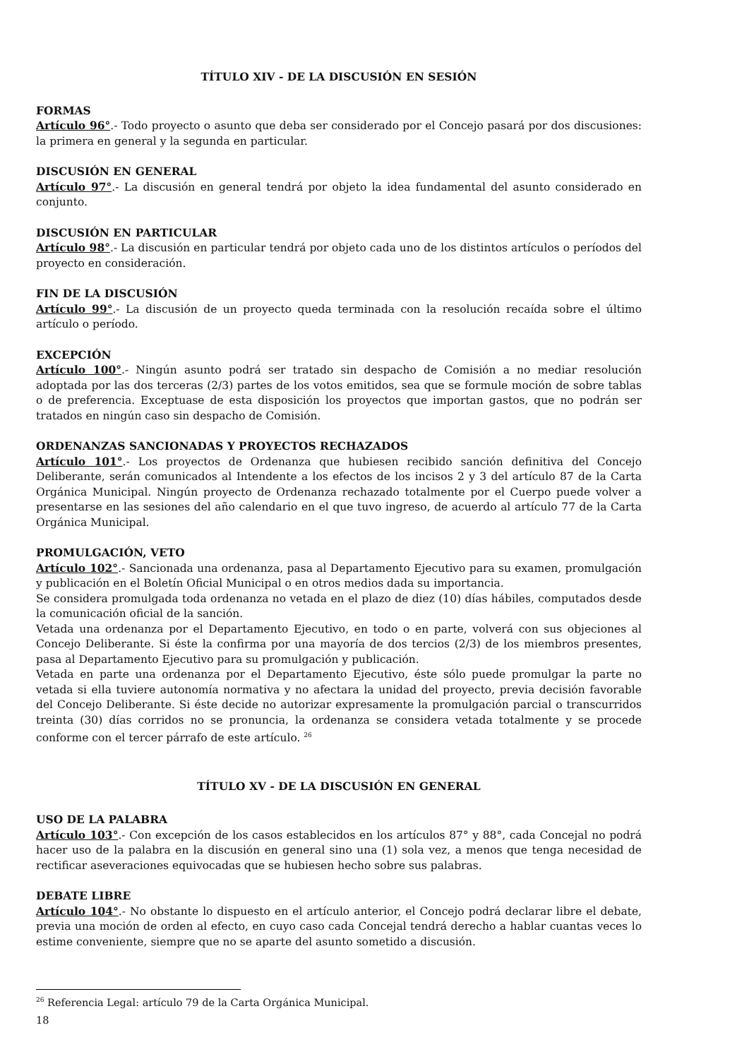TÍTULO XIV - DE LA DISCUSIÓN EN SESIÓN
FORMAS
Artículo 96°.- Todo proyecto o asunto que deba ser considerado por el Concejo pasará por dos discusiones: la primera en general y la segunda en particular.
DISCUSIÓN EN GENERAL
Artículo 97°.- La discusión en general tendrá por objeto la idea fundamental del asunto considerado en conjunto.
DISCUSIÓN EN PARTICULAR
Artículo 98°.- La discusión en particular tendrá por objeto cada uno de los distintos artículos o períodos del proyecto en consideración.
FIN DE LA DISCUSIÓN
Artículo 99°.- La discusión de un proyecto queda terminada con la resolución recaída sobre el último artículo o período.
EXCEPCIÓN
Artículo 100°.- Ningún asunto podrá ser tratado sin despacho de Comisión a no mediar resolución adoptada por las dos terceras (2/3) partes de los votos emitidos, sea que se formule moción de sobre tablas o de preferencia. Exceptuase de esta disposición los proyectos que importan gastos, que no podrán ser tratados en ningún caso sin despacho de Comisión.
ORDENANZAS SANCIONADAS Y PROYECTOS RECHAZADOS
Artículo 101°.- Los proyectos de Ordenanza que hubiesen recibido sanción definitiva del Concejo Deliberante, serán comunicados al Intendente a los efectos de los incisos 2 y 3 del artículo 87 de la Carta Orgánica Municipal. Ningún proyecto de Ordenanza rechazado totalmente por el Cuerpo puede volver a presentarse en las sesiones del año calendario en el que tuvo ingreso, de acuerdo al artículo 77 de la Carta Orgánica Municipal.
PROMULGACIÓN, VETO
Artículo 102°.- Sancionada una ordenanza, pasa al Departamento Ejecutivo para su examen, promulgación y publicación en el Boletín Oficial Municipal o en otros medios dada su importancia.
Se considera promulgada toda ordenanza no vetada en el plazo de diez (10) días hábiles, computados desde la comunicación oficial de la sanción.
Vetada una ordenanza por el Departamento Ejecutivo, en todo o en parte, volverá con sus objeciones al Concejo Deliberante. Si éste la confirma por una mayoría de dos tercios (2/3) de los miembros presentes, pasa al Departamento Ejecutivo para su promulgación y publicación.
Vetada en parte una ordenanza por el Departamento Ejecutivo, éste sólo puede promulgar la parte no vetada si ella tuviere autonomía normativa y no afectara la unidad del proyecto, previa decisión favorable del Concejo Deliberante. Si éste decide no autorizar expresamente la promulgación parcial o transcurridos treinta (30) días corridos no se pronuncia, la ordenanza se considera vetada totalmente y se procede conforme con el tercer párrafo de este artículo. <sup>26</sup>
TÍTULO XV - DE LA DISCUSIÓN EN GENERAL
USO DE LA PALABRA
Artículo 103°.- Con excepción de los casos establecidos en los artículos 87° y 88°, cada Concejal no podrá hacer uso de la palabra en la discusión en general sino una (1) sola vez, a menos que tenga necesidad de rectificar aseveraciones equivocadas que se hubiesen hecho sobre sus palabras.
DEBATE LIBRE
Artículo 104°.- No obstante lo dispuesto en el artículo anterior, el Concejo podrá declarar libre el debate, previa una moción de orden al efecto, en cuyo caso cada Concejal tendrá derecho a hablar cuantas veces lo estime conveniente, siempre que no se aparte del asunto sometido a discusión.
<sup>26</sup> Referencia Legal: artículo 79 de la Carta Orgánica Municipal.
18